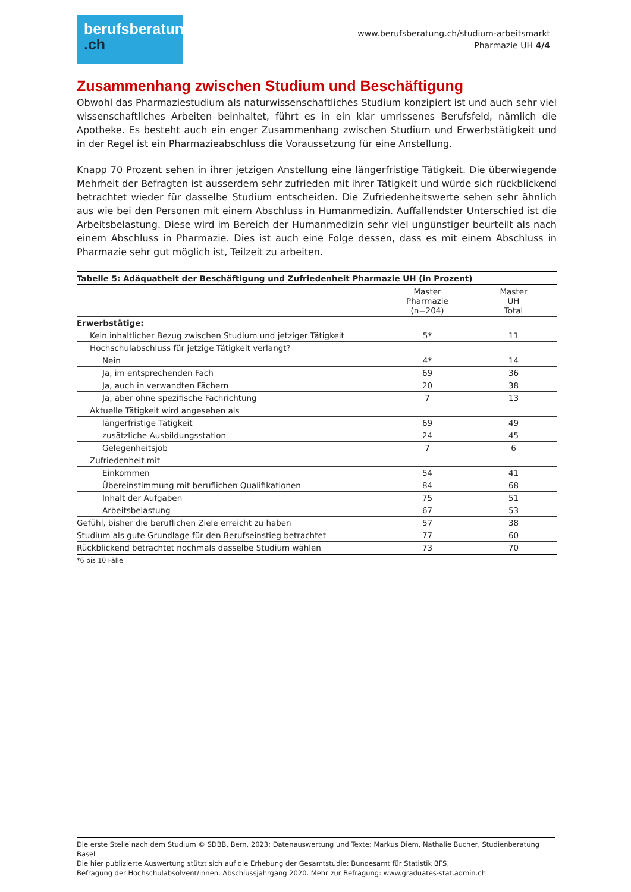berufsberatung
.ch
www.berufsberatung.ch/studium-arbeitsmarkt
Pharmazie UH 4/4
Zusammenhang zwischen Studium und Beschäftigung
Obwohl das Pharmaziestudium als naturwissenschaftliches Studium konzipiert ist und auch sehr viel wissenschaftliches Arbeiten beinhaltet, führt es in ein klar umrissenes Berufsfeld, nämlich die Apotheke. Es besteht auch ein enger Zusammenhang zwischen Studium und Erwerbstätigkeit und in der Regel ist ein Pharmazieabschluss die Voraussetzung für eine Anstellung.
Knapp 70 Prozent sehen in ihrer jetzigen Anstellung eine längerfristige Tätigkeit. Die überwiegende Mehrheit der Befragten ist ausserdem sehr zufrieden mit ihrer Tätigkeit und würde sich rückblickend betrachtet wieder für dasselbe Studium entscheiden. Die Zufriedenheitswerte sehen sehr ähnlich aus wie bei den Personen mit einem Abschluss in Humanmedizin. Auffallendster Unterschied ist die Arbeitsbelastung. Diese wird im Bereich der Humanmedizin sehr viel ungünstiger beurteilt als nach einem Abschluss in Pharmazie. Dies ist auch eine Folge dessen, dass es mit einem Abschluss in Pharmazie sehr gut möglich ist, Teilzeit zu arbeiten.
| Tabelle 5: Adäquatheit der Beschäftigung und Zufriedenheit Pharmazie UH (in Prozent) | | |
| --- | --- | --- |
| | Master Pharmazie (n=204) | Master UH Total |
| Erwerbstätige: | | |
| Kein inhaltlicher Bezug zwischen Studium und jetziger Tätigkeit | 5* | 11 |
| Hochschulabschluss für jetzige Tätigkeit verlangt? | | |
| Nein | 4* | 14 |
| Ja, im entsprechenden Fach | 69 | 36 |
| Ja, auch in verwandten Fächern | 20 | 38 |
| Ja, aber ohne spezifische Fachrichtung | 7 | 13 |
| Aktuelle Tätigkeit wird angesehen als | | |
| längerfristige Tätigkeit | 69 | 49 |
| zusätzliche Ausbildungsstation | 24 | 45 |
| Gelegenheitsjob | 7 | 6 |
| Zufriedenheit mit | | |
| Einkommen | 54 | 41 |
| Übereinstimmung mit beruflichen Qualifikationen | 84 | 68 |
| Inhalt der Aufgaben | 75 | 51 |
| Arbeitsbelastung | 67 | 53 |
| Gefühl, bisher die beruflichen Ziele erreicht zu haben | 57 | 38 |
| Studium als gute Grundlage für den Berufseinstieg betrachtet | 77 | 60 |
| Rückblickend betrachtet nochmals dasselbe Studium wählen | 73 | 70 |
*6 bis 10 Fälle
Die erste Stelle nach dem Studium © SDBB, Bern, 2023; Datenauswertung und Texte: Markus Diem, Nathalie Bucher, Studienberatung Basel
Die hier publizierte Auswertung stützt sich auf die Erhebung der Gesamtstudie: Bundesamt für Statistik BFS,
Befragung der Hochschulabsolvent/innen, Abschlussjahrgang 2020. Mehr zur Befragung: www.graduates-stat.admin.ch